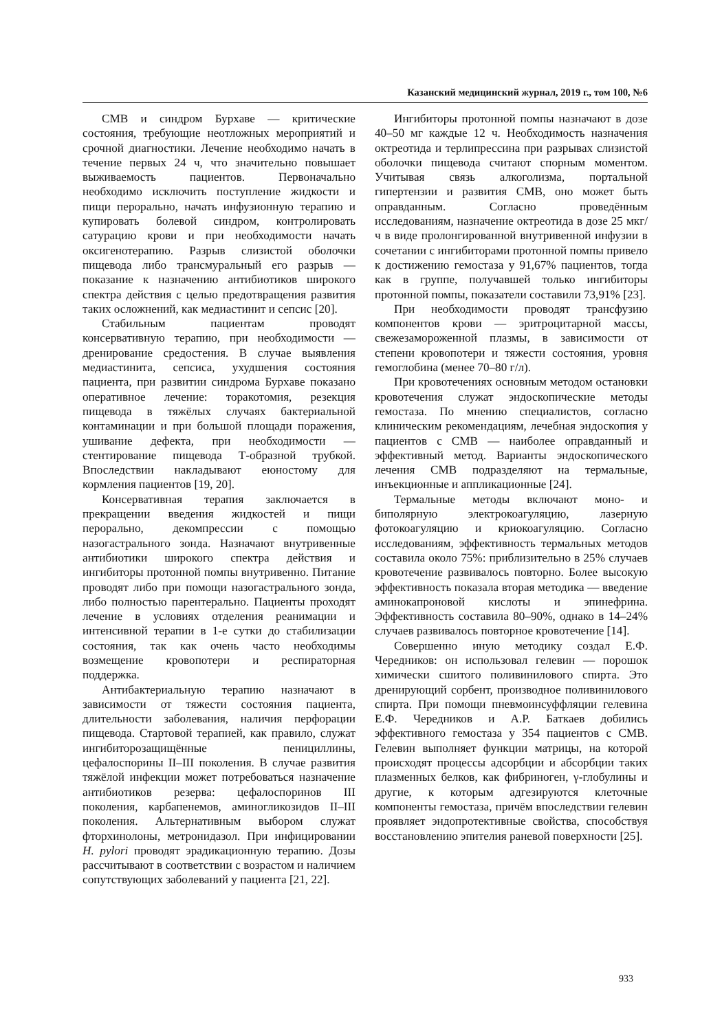Казанский медицинский журнал, 2019 г., том 100, №6
СМВ и синдром Бурхаве — критические состояния, требующие неотложных мероприятий и срочной диагностики. Лечение необходимо начать в течение первых 24 ч, что значительно повышает выживаемость пациентов. Первоначально необходимо исключить поступление жидкости и пищи перорально, начать инфузионную терапию и купировать болевой синдром, контролировать сатурацию крови и при необходимости начать оксигенотерапию. Разрыв слизистой оболочки пищевода либо трансмуральный его разрыв — показание к назначению антибиотиков широкого спектра действия с целью предотвращения развития таких осложнений, как медиастинит и сепсис [20].
Стабильным пациентам проводят консервативную терапию, при необходимости — дренирование средостения. В случае выявления медиастинита, сепсиса, ухудшения состояния пациента, при развитии синдрома Бурхаве показано оперативное лечение: торакотомия, резекция пищевода в тяжёлых случаях бактериальной контаминации и при большой площади поражения, ушивание дефекта, при необходимости — стентирование пищевода Т-образной трубкой. Впоследствии накладывают еюностому для кормления пациентов [19, 20].
Консервативная терапия заключается в прекращении введения жидкостей и пищи перорально, декомпрессии с помощью назогастрального зонда. Назначают внутривенные антибиотики широкого спектра действия и ингибиторы протонной помпы внутривенно. Питание проводят либо при помощи назогастрального зонда, либо полностью парентерально. Пациенты проходят лечение в условиях отделения реанимации и интенсивной терапии в 1-е сутки до стабилизации состояния, так как очень часто необходимы возмещение кровопотери и респираторная поддержка.
Антибактериальную терапию назначают в зависимости от тяжести состояния пациента, длительности заболевания, наличия перфорации пищевода. Стартовой терапией, как правило, служат ингибиторозащищённые пенициллины, цефалоспорины II–III поколения. В случае развития тяжёлой инфекции может потребоваться назначение антибиотиков резерва: цефалоспоринов III поколения, карбапенемов, аминогликозидов II–III поколения. Альтернативным выбором служат фторхинолоны, метронидазол. При инфицировании H. pylori проводят эрадикационную терапию. Дозы рассчитывают в соответствии с возрастом и наличием сопутствующих заболеваний у пациента [21, 22].
Ингибиторы протонной помпы назначают в дозе 40–50 мг каждые 12 ч. Необходимость назначения октреотида и терлипрессина при разрывах слизистой оболочки пищевода считают спорным моментом. Учитывая связь алкоголизма, портальной гипертензии и развития СМВ, оно может быть оправданным. Согласно проведённым исследованиям, назначение октреотида в дозе 25 мкг/ч в виде пролонгированной внутривенной инфузии в сочетании с ингибиторами протонной помпы привело к достижению гемостаза у 91,67% пациентов, тогда как в группе, получавшей только ингибиторы протонной помпы, показатели составили 73,91% [23].
При необходимости проводят трансфузию компонентов крови — эритроцитарной массы, свежезамороженной плазмы, в зависимости от степени кровопотери и тяжести состояния, уровня гемоглобина (менее 70–80 г/л).
При кровотечениях основным методом остановки кровотечения служат эндоскопические методы гемостаза. По мнению специалистов, согласно клиническим рекомендациям, лечебная эндоскопия у пациентов с СМВ — наиболее оправданный и эффективный метод. Варианты эндоскопического лечения СМВ подразделяют на термальные, инъекционные и аппликационные [24].
Термальные методы включают моно- и биполярную электрокоагуляцию, лазерную фотокоагуляцию и криокоагуляцию. Согласно исследованиям, эффективность термальных методов составила около 75%: приблизительно в 25% случаев кровотечение развивалось повторно. Более высокую эффективность показала вторая методика — введение аминокапроновой кислоты и эпинефрина. Эффективность составила 80–90%, однако в 14–24% случаев развивалось повторное кровотечение [14].
Совершенно иную методику создал Е.Ф. Чередников: он использовал гелевин — порошок химически сшитого поливинилового спирта. Это дренирующий сорбент, производное поливинилового спирта. При помощи пневмоинсуффляции гелевина Е.Ф. Чередников и А.Р. Баткаев добились эффективного гемостаза у 354 пациентов с СМВ. Гелевин выполняет функции матрицы, на которой происходят процессы адсорбции и абсорбции таких плазменных белков, как фибриноген, γ-глобулины и другие, к которым адгезируются клеточные компоненты гемостаза, причём впоследствии гелевин проявляет эндопротективные свойства, способствуя восстановлению эпителия раневой поверхности [25].
933